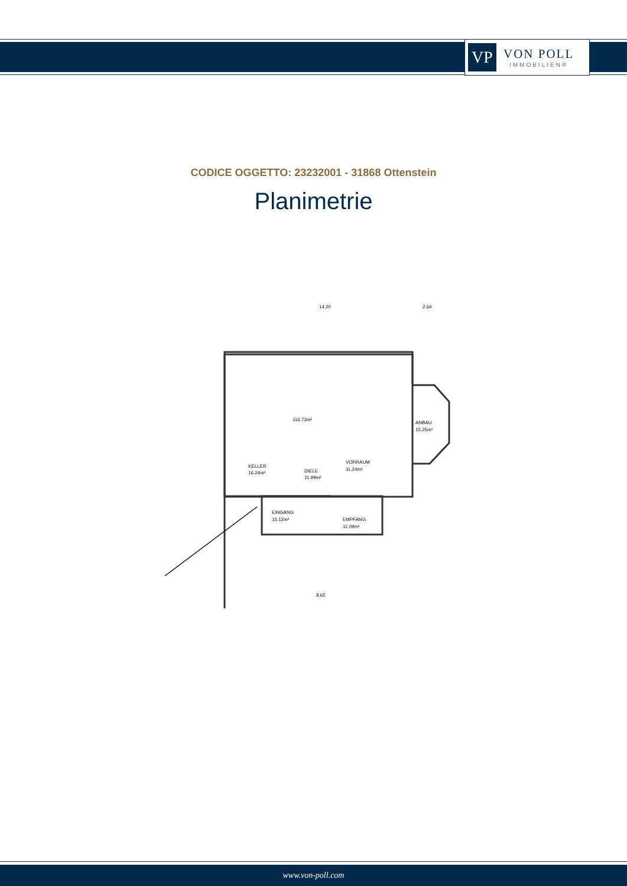VP
VON POLL
IMMOBILIEN®
CODICE OGGETTO: 23232001 - 31868 Ottenstein
Planimetrie
116.73m²
ANBAU
15.25m²
KELLER
16.24m²
DIELE
11.99m²
VORRAUM
11.24m²
EINGANG
15.12m²
EMPFANG
11.09m²
14.20
2.64
8.62
www.von-poll.com